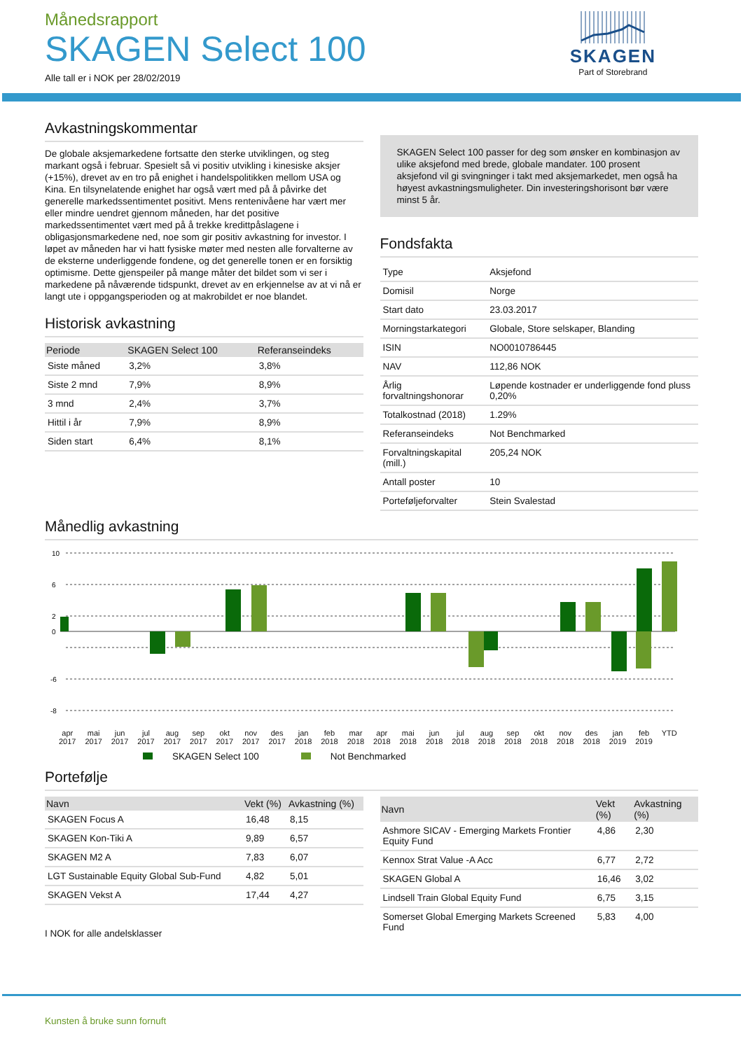Månedsrapport
SKAGEN Select 100
Alle tall er i NOK per 28/02/2019
SKAGEN
Part of Storebrand
Avkastningskommentar
De globale aksjemarkedene fortsatte den sterke utviklingen, og steg markant også i februar. Spesielt så vi positiv utvikling i kinesiske aksjer (+15%), drevet av en tro på enighet i handelspolitikken mellom USA og Kina. En tilsynelatende enighet har også vært med på å påvirke det generelle markedssentimentet positivt. Mens rentenivåene har vært mer eller mindre uendret gjennom måneden, har det positive markedssentimentet vært med på å trekke kredittpåslagene i obligasjonsmarkedene ned, noe som gir positiv avkastning for investor. I løpet av måneden har vi hatt fysiske møter med nesten alle forvalterne av de eksterne underliggende fondene, og det generelle tonen er en forsiktig optimisme. Dette gjenspeiler på mange måter det bildet som vi ser i markedene på nåværende tidspunkt, drevet av en erkjennelse av at vi nå er langt ute i oppgangsperioden og at makrobildet er noe blandet.
Historisk avkastning
| Periode | SKAGEN Select 100 | Referanseindeks |
| --- | --- | --- |
| Siste måned | 3,2% | 3,8% |
| Siste 2 mnd | 7,9% | 8,9% |
| 3 mnd | 2,4% | 3,7% |
| Hittil i år | 7,9% | 8,9% |
| Siden start | 6,4% | 8,1% |
SKAGEN Select 100 passer for deg som ønsker en kombinasjon av ulike aksjefond med brede, globale mandater. 100 prosent aksjefond vil gi svingninger i takt med aksjemarkedet, men også ha høyest avkastningsmuligheter. Din investeringshorisont bør være minst 5 år.
Fondsfakta
| Type | Aksjefond |
| Domisil | Norge |
| Start dato | 23.03.2017 |
| Morningstarkategori | Globale, Store selskaper, Blanding |
| ISIN | NO0010786445 |
| NAV | 112,86 NOK |
| Årlig forvaltningshonorar | Løpende kostnader er underliggende fond pluss 0,20% |
| Totalkostnad (2018) | 1.29% |
| Referanseindeks | Not Benchmarked |
| Forvaltningskapital (mill.) | 205,24 NOK |
| Antall poster | 10 |
| Porteføljeforvalter | Stein Svalestad |
Månedlig avkastning
10
6
2
0
-6
-8
apr
2017 mai
2017 jun
2017 jul
2017 aug
2017 sep
2017 okt
2017 nov
2017 des
2017 jan
2018 feb
2018 mar
2018 apr
2018 mai
2018 jun
2018 jul
2018 aug
2018 sep
2018 okt
2018 nov
2018 des
2018 jan
2019 feb
2019 YTD
SKAGEN Select 100 Not Benchmarked
Portefølje
| Navn | Vekt (%) | Avkastning (%) |
| --- | --- | --- |
| SKAGEN Focus A | 16,48 | 8,15 |
| SKAGEN Kon-Tiki A | 9,89 | 6,57 |
| SKAGEN M2 A | 7,83 | 6,07 |
| LGT Sustainable Equity Global Sub-Fund | 4,82 | 5,01 |
| SKAGEN Vekst A | 17,44 | 4,27 |
I NOK for alle andelsklasser
| Navn | Vekt (%) | Avkastning (%) |
| --- | --- | --- |
| Ashmore SICAV - Emerging Markets Frontier Equity Fund | 4,86 | 2,30 |
| Kennox Strat Value -A Acc | 6,77 | 2,72 |
| SKAGEN Global A | 16,46 | 3,02 |
| Lindsell Train Global Equity Fund | 6,75 | 3,15 |
| Somerset Global Emerging Markets Screened Fund | 5,83 | 4,00 |
Kunsten å bruke sunn fornuft